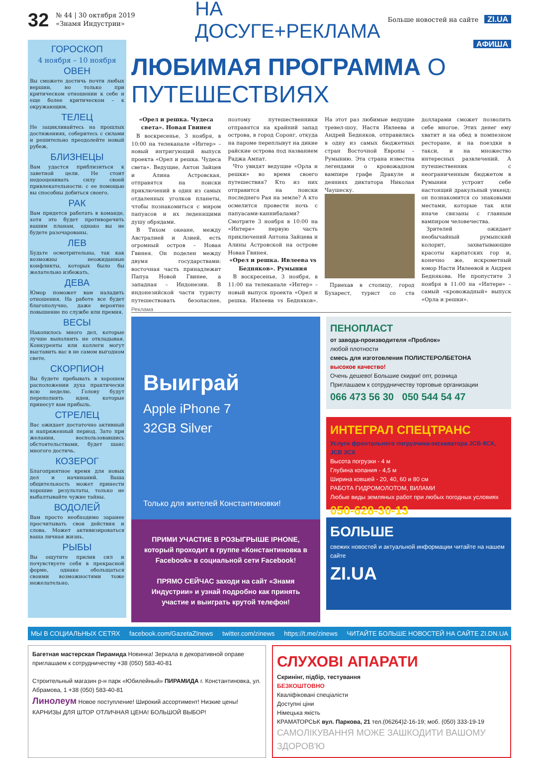32
№ 44 | 30 октября 2019
«Знамя Индустрии»
НА ДОСУГЕ+РЕКЛАМА
Больше новостей на сайте ZI.UA
ГОРОСКОП
4 ноября – 10 ноября
ОВЕН
Вы сможете достичь почти любых вершин, но только при критическом отношении к себе и еще более критическом – к окружающим.
ТЕЛЕЦ
Не зацикливайтесь на прошлых достижениях, соберитесь с силами и решительно преодолейте новый рубеж.
БЛИЗНЕЦЫ
Вам удастся приблизиться к заветной цели. Не стоит недооценивать силу своей привлекательности: с ее помощью вы способны добиться своего.
РАК
Вам придется работать в команде, хотя это будет противоречить вашим планам, однако вы не будете разочарованы.
ЛЕВ
Будьте осмотрительны, так как возможны неожиданные конфликты, которых было бы желательно избежать.
ДЕВА
Юмор поможет вам наладить отношения. На работе все будет благополучно, даже вероятно повышение по службе или премия.
ВЕСЫ
Накопилось много дел, которые лучше выполнить не откладывая. Конкуренты или коллеги могут выставить вас в не самом выгодном свете.
СКОРПИОН
Вы будете пребывать в хорошем расположении духа практически всю неделю. Голову будут переполнять идеи, которые принесут вам прибыль.
СТРЕЛЕЦ
Вас ожидает достаточно активный и напряженный период. Зато при желании, воспользовавшись обстоятельствами, будет шанс многого достичь.
КОЗЕРОГ
Благоприятное время для новых дел и начинаний. Ваша общительность может принести хорошие результаты, только не выбалтывайте чужие тайны.
ВОДОЛЕЙ
Вам просто необходимо заранее просчитывать свои действия и слова. Может активизироваться ваша личная жизнь.
РЫБЫ
Вы ощутите прилив сил и почувствуете себя в прекрасной форме, однако обольщаться своими возможностями тоже нежелательно.
АФИША
ЛЮБИМАЯ ПРОГРАММА О ПУТЕШЕСТВИЯХ
«Орел и решка. Чудеса света». Новая Гвинея
В воскресенье, 3 ноября, в 10:00 на телеканале «Интер» – новый интригующий выпуск проекта «Орел и решка. Чудеса света». Ведущие, Антон Зайцев и Алина Астровская, отправятся на поиски приключений в один из самых отдаленных уголков планеты, чтобы познакомиться с миром папуасов и их леденящими душу обрядами.
В Тихом океане, между Австралией и Азией, есть огромный остров – Новая Гвинея. Он поделен между двумя государствами: восточная часть принадлежит Папуа Новой Гвинее, а западная – Индонезии. В индонезийской части туристу путешествовать безопаснее, поэтому путешественники отправятся на крайний запад острова, в город Соронг, откуда на пароме переплывут на дикие райские острова под названием Раджа Ампат.
Что увидят ведущие «Орла и решки» во время своего путешествия? Кто из них отправится на поиски последнего Рая на земле? А кто осмелится провести ночь с папуасами-каннибалами? Смотрите 3 ноября в 10:00 на «Интере» первую часть приключений Антона Зайцева и Алины Астровской на острове Новая Гвинея.
«Орел и решка. Ивлеева vs Бедняков». Румыния
В воскресенье, 3 ноября, в 11:00 на телеканале «Интер» – новый выпуск проекта «Орел и решка. Ивлеева vs Бедняков». На этот раз любимые ведущие тревел-шоу, Настя Ивлеева и Андрей Бедняков, отправились в одну из самых бюджетных стран Восточной Европы – Румынию. Эта страна известна легендами о кровожадном вампире графе Дракуле и деяниях диктатора Николая Чаушеску.
Приехав в столицу, город Бухарест, турист со ста долларами сможет позволить себе многое. Этих денег ему хватит и на обед в помпезном ресторане, и на поездки в такси, и на множество интересных развлечений. А путешественник с неограниченным бюджетом в Румынии устроит себе настоящий дракульный уикенд: он познакомится со знаковыми местами, которые так или иначе связаны с главным вампиром человечества.
Зрителей ожидает необычайный румынский колорит, захватывающие красоты карпатских гор и, конечно же, искрометный юмор Насти Ивлеевой и Андрея Беднякова. Не пропустите 3 ноября в 11:00 на «Интере» – самый «кровожадный» выпуск «Орла и решки».
Реклама
Выиграй
Apple iPhone 7
32GB Silver
Только для жителей Константиновки!
ПРИМИ УЧАСТИЕ В РОЗЫГРЫШЕ IPHONE, который проходит в группе «Константиновка в Facebook» в социальной сети Facebook!
ПРЯМО СЕЙЧАС заходи на сайт «Знамя Индустрии» и узнай подробно как принять участие и выиграть крутой телефон!
ПЕНОПЛАСТ
от завода-производителя «Проблок»
любой плотности
смесь для изготовления ПОЛИСТЕРОЛБЕТОНА
высокое качество!
Очень дешево! Большие скидки! опт, розница
Приглашаем к сотрудничеству торговые организации
066 473 56 30 050 544 54 47
ИНТЕГРАЛ СПЕЦТРАНС
Услуги фронтального погрузчика-экскаватора JCB 4CX, JCB 3CX
Высота погрузки - 4 м
Глубина копания - 4,5 м
Ширина ковшей - 20, 40, 60 и 80 см
РАБОТА ГИДРОМОЛОТОМ, ВИЛАМИ
Любые виды земляных работ при любых погодных условиях
050-628-30-13
БОЛЬШЕ
свежих новостей и актуальной информации читайте на нашем сайте
ZI.UA
МЫ В СОЦИАЛЬНЫХ СЕТЯХ facebook.com/GazetaZInews twitter.com/zinews https://t.me/zinews ЧИТАЙТЕ БОЛЬШЕ НОВОСТЕЙ НА САЙТЕ ZI.DN.UA
Багетная мастерская Пирамида Новинка! Зеркала в декоративной оправе
приглашаем к сотрудничеству +38 (050) 583-40-81
Строительный магазин р-н парк «Юбилейный» ПИРАМИДА г. Константиновка, ул. Абрамова, 1 +38 (050) 583-40-81
Линолеум Новое поступление! Широкий ассортимент! Низкие цены!
КАРНИЗЫ ДЛЯ ШТОР ОТЛИЧНАЯ ЦЕНА! БОЛЬШОЙ ВЫБОР!
СЛУХОВІ АПАРАТИ
Скринінг, підбір, тестування
БЕЗКОШТОВНО
Кваліфіковані спеціалісти
Доступні ціни
Німецька якість
КРАМАТОРСЬК вул. Паркова, 21 тел.(06264)2-16-19; моб. (050) 333-19-19
САМОЛІКУВАННЯ МОЖЕ ЗАШКОДИТИ ВАШОМУ ЗДОРОВ'Ю